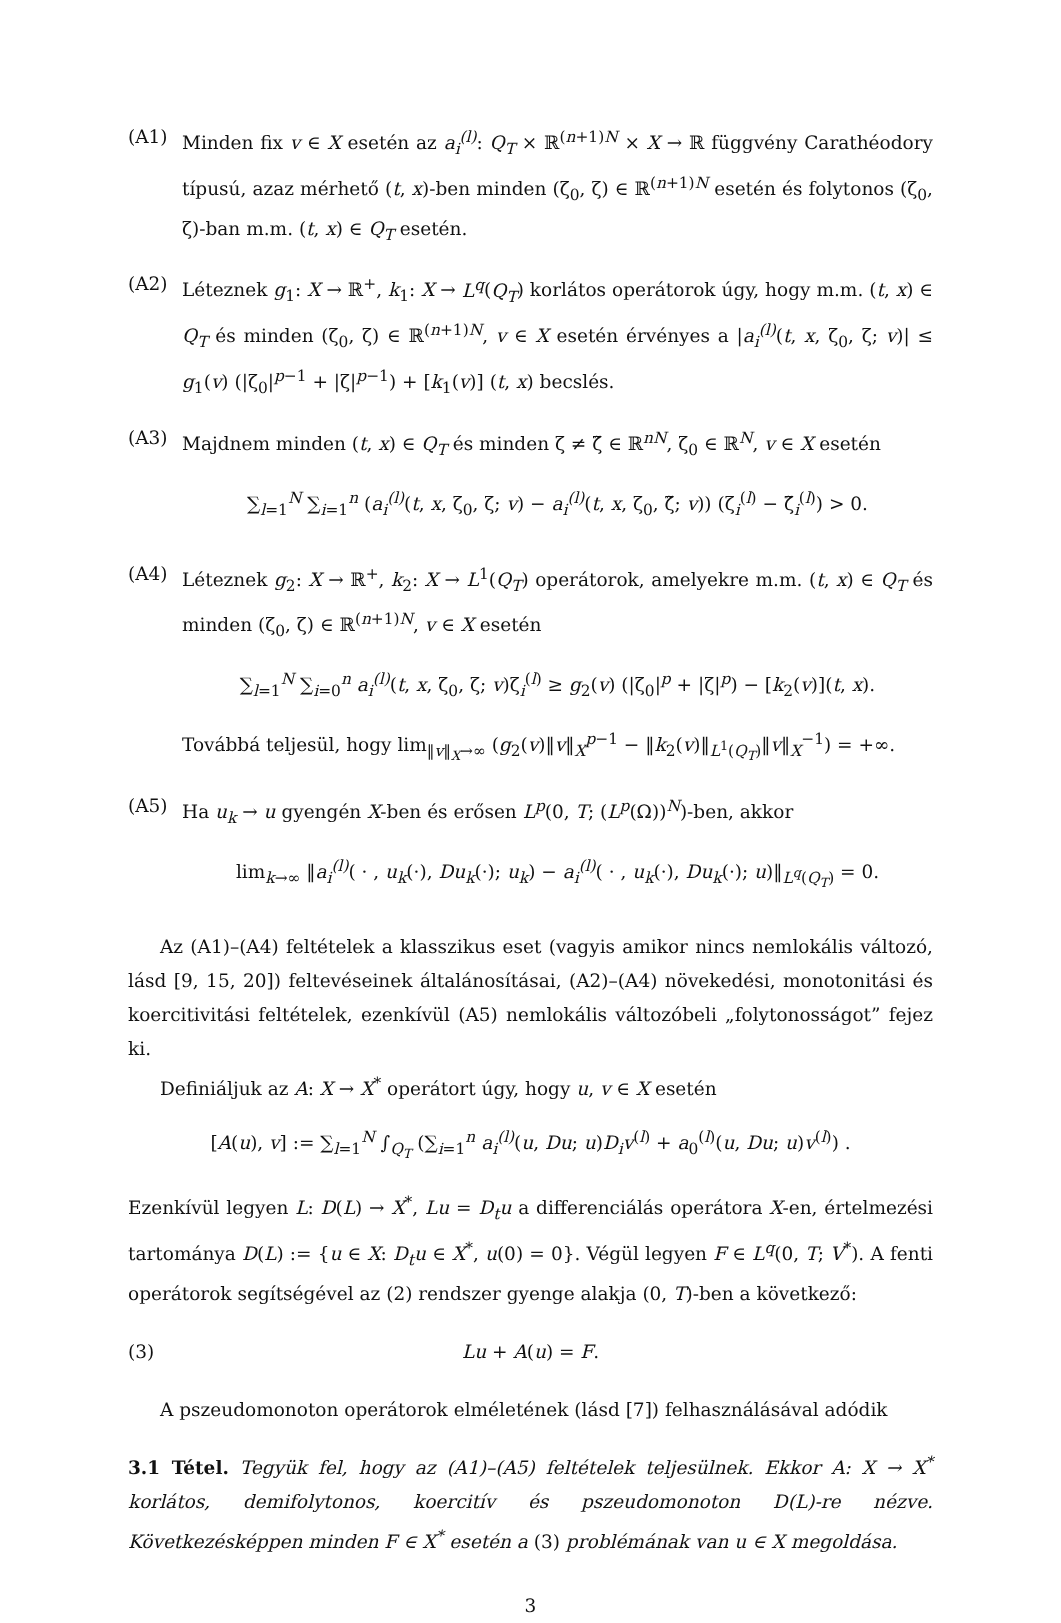(A1) Minden fix v ∈ X esetén az a<sub>i</sub><sup>(l)</sup>: Q<sub>T</sub> × ℝ<sup>(n+1)N</sup> × X → ℝ függvény Carathéodory típusú, azaz mérhető (t, x)-ben minden (ζ<sub>0</sub>, ζ) ∈ ℝ<sup>(n+1)N</sup> esetén és folytonos (ζ<sub>0</sub>, ζ)-ban m.m. (t, x) ∈ Q<sub>T</sub> esetén.
(A2) Léteznek g<sub>1</sub>: X → ℝ<sup>+</sup>, k<sub>1</sub>: X → L<sup>q</sup>(Q<sub>T</sub>) korlátos operátorok úgy, hogy m.m. (t, x) ∈ Q<sub>T</sub> és minden (ζ<sub>0</sub>, ζ) ∈ ℝ<sup>(n+1)N</sup>, v ∈ X esetén érvényes a |a<sub>i</sub><sup>(l)</sup>(t, x, ζ<sub>0</sub>, ζ; v)| ≤ g<sub>1</sub>(v) (|ζ<sub>0</sub>|<sup>p−1</sup> + |ζ|<sup>p−1</sup>) + [k<sub>1</sub>(v)] (t, x) becslés.
(A3) Majdnem minden (t, x) ∈ Q<sub>T</sub> és minden ζ ≠ ζ̃ ∈ ℝ<sup>nN</sup>, ζ<sub>0</sub> ∈ ℝ<sup>N</sup>, v ∈ X esetén
∑<sub>l=1</sub><sup>N</sup> ∑<sub>i=1</sub><sup>n</sup> (a<sub>i</sub><sup>(l)</sup>(t, x, ζ<sub>0</sub>, ζ; v) − a<sub>i</sub><sup>(l)</sup>(t, x, ζ<sub>0</sub>, ζ̃; v)) (ζ<sub>i</sub><sup>(l)</sup> − ζ̃<sub>i</sub><sup>(l)</sup>) > 0.
(A4) Léteznek g<sub>2</sub>: X → ℝ<sup>+</sup>, k<sub>2</sub>: X → L<sup>1</sup>(Q<sub>T</sub>) operátorok, amelyekre m.m. (t, x) ∈ Q<sub>T</sub> és minden (ζ<sub>0</sub>, ζ) ∈ ℝ<sup>(n+1)N</sup>, v ∈ X esetén
∑<sub>l=1</sub><sup>N</sup> ∑<sub>i=0</sub><sup>n</sup> a<sub>i</sub><sup>(l)</sup>(t, x, ζ<sub>0</sub>, ζ; v)ζ<sub>i</sub><sup>(l)</sup> ≥ g<sub>2</sub>(v) (|ζ<sub>0</sub>|<sup>p</sup> + |ζ|<sup>p</sup>) − [k<sub>2</sub>(v)](t, x).
Továbbá teljesül, hogy lim<sub>‖v‖<sub>X</sub>→∞</sub> (g<sub>2</sub>(v)‖v‖<sub>X</sub><sup>p−1</sup> − ‖k<sub>2</sub>(v)‖<sub>L<sup>1</sup>(Q<sub>T</sub>)</sub>‖v‖<sub>X</sub><sup>−1</sup>) = +∞.
(A5) Ha u<sub>k</sub> → u gyengén X-ben és erősen L<sup>p</sup>(0, T; (L<sup>p</sup>(Ω))<sup>N</sup>)-ben, akkor
lim<sub>k→∞</sub> ‖a<sub>i</sub><sup>(l)</sup>( · , u<sub>k</sub>(·), Du<sub>k</sub>(·); u<sub>k</sub>) − a<sub>i</sub><sup>(l)</sup>( · , u<sub>k</sub>(·), Du<sub>k</sub>(·); u)‖<sub>L<sup>q</sup>(Q<sub>T</sub>)</sub> = 0.
Az (A1)–(A4) feltételek a klasszikus eset (vagyis amikor nincs nemlokális változó, lásd [9, 15, 20]) feltevéseinek általánosításai, (A2)–(A4) növekedési, monotonitási és koercitivitási feltételek, ezenkívül (A5) nemlokális változóbeli „folytonosságot” fejez ki.
Definiáljuk az A: X → X<sup>*</sup> operátort úgy, hogy u, v ∈ X esetén
[A(u), v] := ∑<sub>l=1</sub><sup>N</sup> ∫<sub>Q<sub>T</sub></sub> (∑<sub>i=1</sub><sup>n</sup> a<sub>i</sub><sup>(l)</sup>(u, Du; u)D<sub>i</sub>v<sup>(l)</sup> + a<sub>0</sub><sup>(l)</sup>(u, Du; u)v<sup>(l)</sup>) .
Ezenkívül legyen L: D(L) → X<sup>*</sup>, Lu = D<sub>t</sub>u a differenciálás operátora X-en, értelmezési tartománya D(L) := {u ∈ X: D<sub>t</sub>u ∈ X<sup>*</sup>, u(0) = 0}. Végül legyen F ∈ L<sup>q</sup>(0, T; V<sup>*</sup>). A fenti operátorok segítségével az (2) rendszer gyenge alakja (0, T)-ben a következő:
(3) Lu + A(u) = F.
A pszeudomonoton operátorok elméletének (lásd [7]) felhasználásával adódik
3.1 Tétel. Tegyük fel, hogy az (A1)–(A5) feltételek teljesülnek. Ekkor A: X → X<sup>*</sup> korlátos, demifolytonos, koercitív és pszeudomonoton D(L)-re nézve. Következésképpen minden F ∈ X<sup>*</sup> esetén a (3) problémának van u ∈ X megoldása.
3